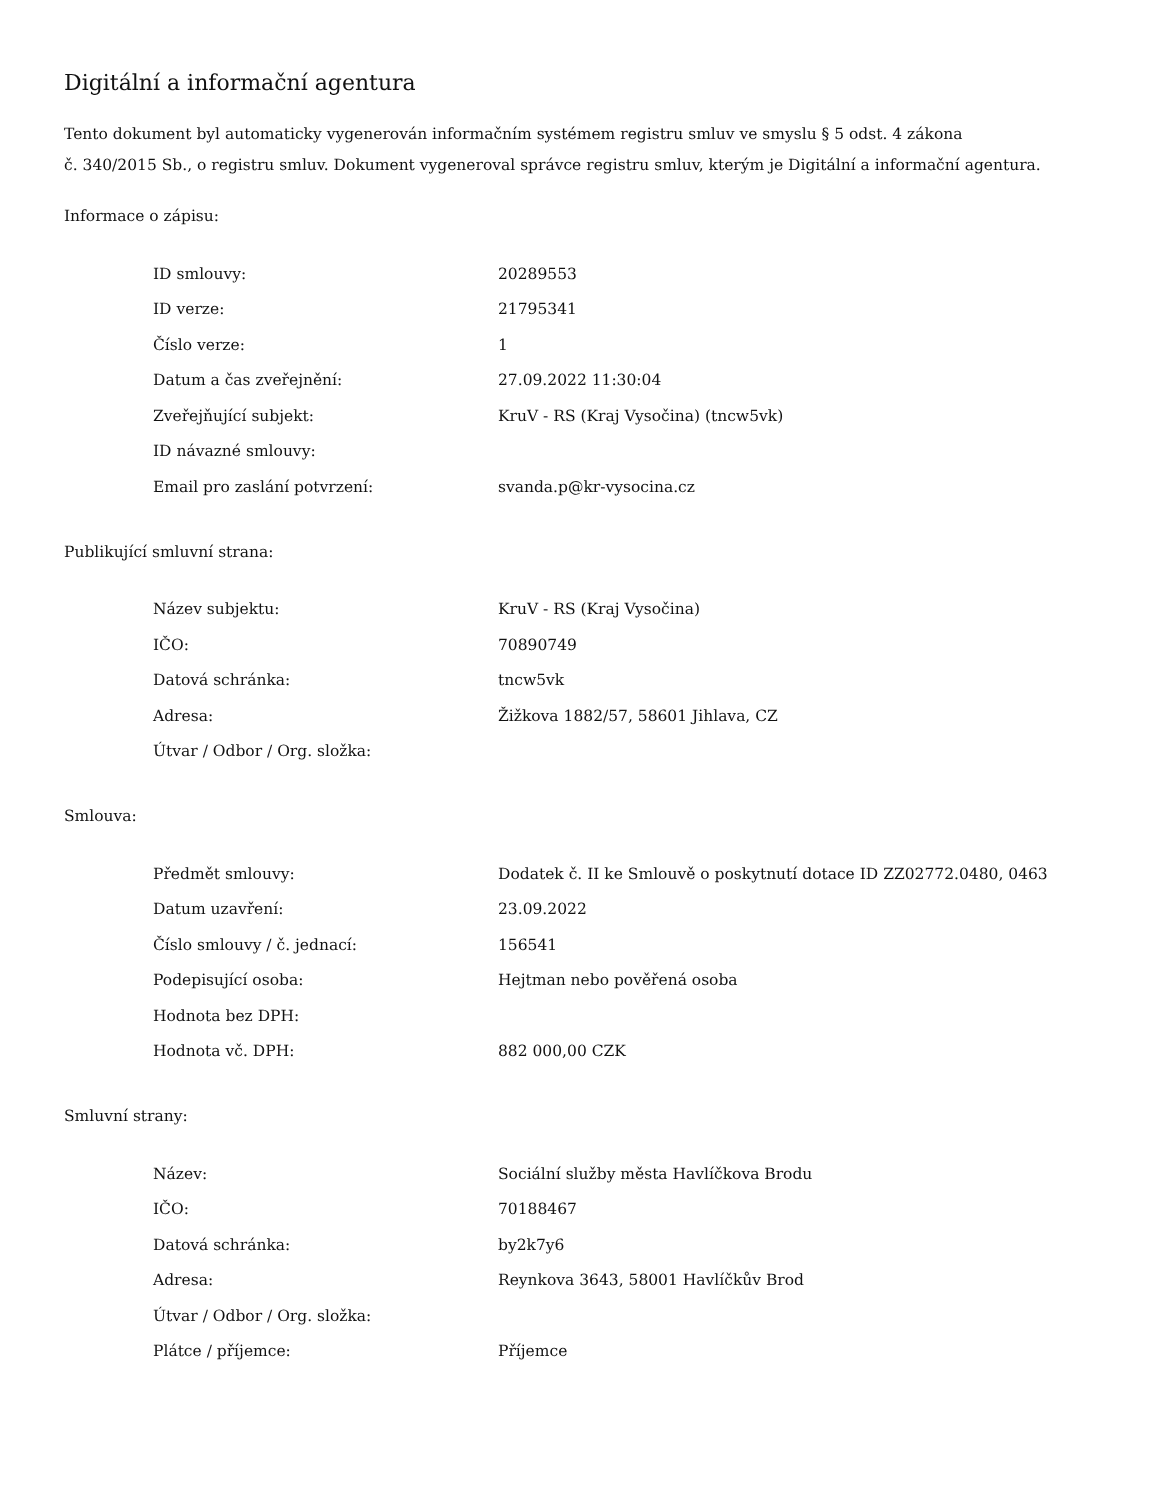Digitální a informační agentura
Tento dokument byl automaticky vygenerován informačním systémem registru smluv ve smyslu § 5 odst. 4 zákona
č. 340/2015 Sb., o registru smluv. Dokument vygeneroval správce registru smluv, kterým je Digitální a informační agentura.
Informace o zápisu:
| ID smlouvy: | 20289553 |
| ID verze: | 21795341 |
| Číslo verze: | 1 |
| Datum a čas zveřejnění: | 27.09.2022 11:30:04 |
| Zveřejňující subjekt: | KruV - RS (Kraj Vysočina) (tncw5vk) |
| ID návazné smlouvy: | |
| Email pro zaslání potvrzení: | svanda.p@kr-vysocina.cz |
Publikující smluvní strana:
| Název subjektu: | KruV - RS (Kraj Vysočina) |
| IČO: | 70890749 |
| Datová schránka: | tncw5vk |
| Adresa: | Žižkova 1882/57, 58601 Jihlava, CZ |
| Útvar / Odbor / Org. složka: | |
Smlouva:
| Předmět smlouvy: | Dodatek č. II ke Smlouvě o poskytnutí dotace ID ZZ02772.0480, 0463 |
| Datum uzavření: | 23.09.2022 |
| Číslo smlouvy / č. jednací: | 156541 |
| Podepisující osoba: | Hejtman nebo pověřená osoba |
| Hodnota bez DPH: | |
| Hodnota vč. DPH: | 882 000,00 CZK |
Smluvní strany:
| Název: | Sociální služby města Havlíčkova Brodu |
| IČO: | 70188467 |
| Datová schránka: | by2k7y6 |
| Adresa: | Reynkova 3643, 58001 Havlíčkův Brod |
| Útvar / Odbor / Org. složka: | |
| Plátce / příjemce: | Příjemce |